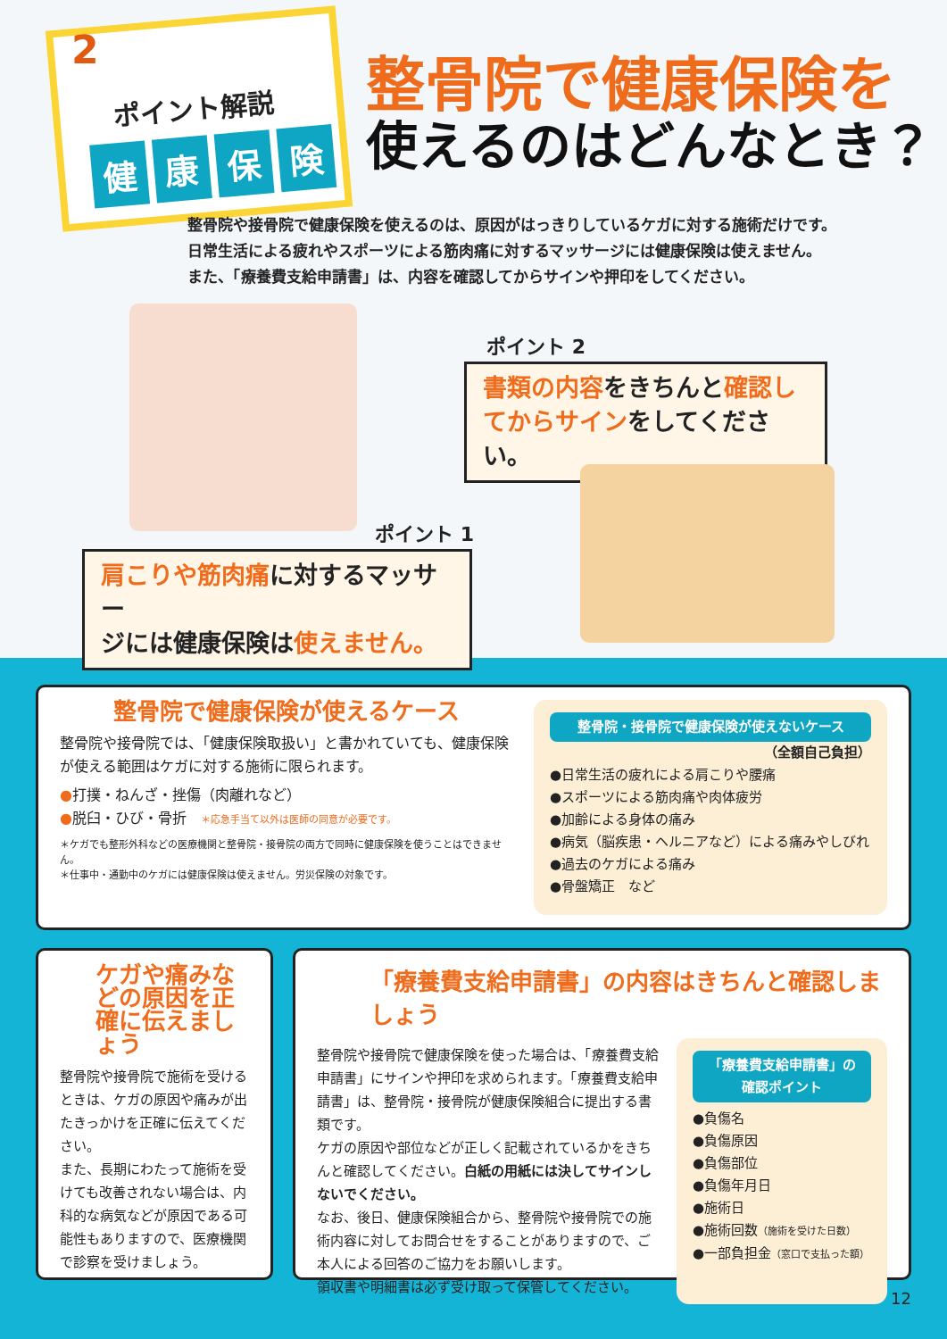ポイント解説
健康保険
2
整骨院で健康保険を
使えるのはどんなとき？
整骨院や接骨院で健康保険を使えるのは、原因がはっきりしているケガに対する施術だけです。
日常生活による疲れやスポーツによる筋肉痛に対するマッサージには健康保険は使えません。
また、「療養費支給申請書」は、内容を確認してからサインや押印をしてください。
ポイント 2
書類の内容をきちんと確認し
てからサインをしてください。
ポイント 1
肩こりや筋肉痛に対するマッサー
ジには健康保険は使えません。
整骨院で健康保険が使えるケース
整骨院や接骨院では、「健康保険取扱い」と書かれていても、健康保険が使える範囲はケガに対する施術に限られます。
●打撲・ねんざ・挫傷（肉離れなど）
●脱臼・ひび・骨折　＊応急手当て以外は医師の同意が必要です。
＊ケガでも整形外科などの医療機関と整骨院・接骨院の両方で同時に健康保険を使うことはできません。
＊仕事中・通勤中のケガには健康保険は使えません。労災保険の対象です。
整骨院・接骨院で健康保険が使えないケース
（全額自己負担）
●日常生活の疲れによる肩こりや腰痛
●スポーツによる筋肉痛や肉体疲労
●加齢による身体の痛み
●病気（脳疾患・ヘルニアなど）による痛みやしびれ
●過去のケガによる痛み
●骨盤矯正　など
ケガや痛みなどの原因を正確に伝えましょう
整骨院や接骨院で施術を受けるときは、ケガの原因や痛みが出たきっかけを正確に伝えてください。
また、長期にわたって施術を受けても改善されない場合は、内科的な病気などが原因である可能性もありますので、医療機関で診察を受けましょう。
「療養費支給申請書」の内容はきちんと確認しましょう
整骨院や接骨院で健康保険を使った場合は、「療養費支給申請書」にサインや押印を求められます。「療養費支給申請書」は、整骨院・接骨院が健康保険組合に提出する書類です。
ケガの原因や部位などが正しく記載されているかをきちんと確認してください。白紙の用紙には決してサインしないでください。
なお、後日、健康保険組合から、整骨院や接骨院での施術内容に対してお問合せをすることがありますので、ご本人による回答のご協力をお願いします。
領収書や明細書は必ず受け取って保管してください。
「療養費支給申請書」の
確認ポイント
●負傷名
●負傷原因
●負傷部位
●負傷年月日
●施術日
●施術回数（施術を受けた日数）
●一部負担金（窓口で支払った額）
12